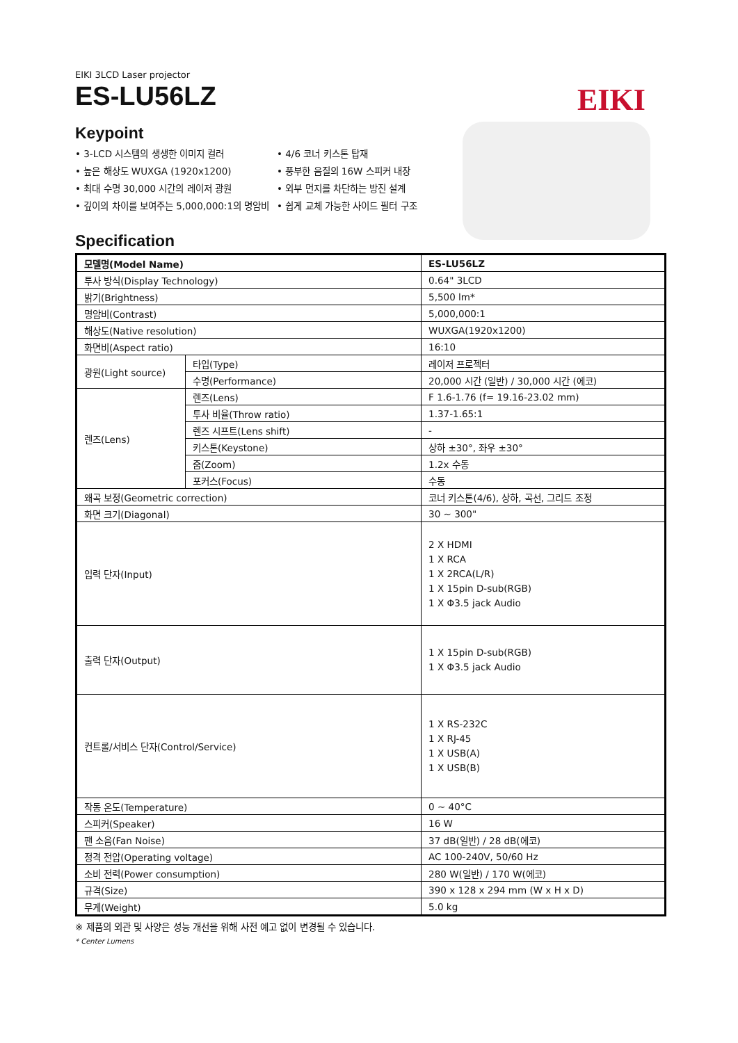EIKI 3LCD Laser projector
ES-LU56LZ
EIKI
Keypoint
• 3-LCD 시스템의 생생한 이미지 컬러
• 높은 해상도 WUXGA (1920x1200)
• 최대 수명 30,000 시간의 레이저 광원
• 깊이의 차이를 보여주는 5,000,000:1의 명암비
• 4/6 코너 키스톤 탑재
• 풍부한 음질의 16W 스피커 내장
• 외부 먼지를 차단하는 방진 설계
• 쉽게 교체 가능한 사이드 필터 구조
Specification
| 모델명(Model Name) | | ES-LU56LZ |
| 투사 방식(Display Technology) | | 0.64" 3LCD |
| 밝기(Brightness) | | 5,500 lm* |
| 명암비(Contrast) | | 5,000,000:1 |
| 해상도(Native resolution) | | WUXGA(1920x1200) |
| 화면비(Aspect ratio) | | 16:10 |
| 광원(Light source) | 타입(Type) | 레이저 프로젝터 |
| | 수명(Performance) | 20,000 시간 (일반) / 30,000 시간 (에코) |
| 렌즈(Lens) | 렌즈(Lens) | F 1.6-1.76 (f= 19.16-23.02 mm) |
| | 투사 비율(Throw ratio) | 1.37-1.65:1 |
| | 렌즈 시프트(Lens shift) | - |
| | 키스톤(Keystone) | 상하 ±30°, 좌우 ±30° |
| | 줌(Zoom) | 1.2x 수동 |
| | 포커스(Focus) | 수동 |
| 왜곡 보정(Geometric correction) | | 코너 키스톤(4/6), 상하, 곡선, 그리드 조정 |
| 화면 크기(Diagonal) | | 30 ~ 300" |
| 입력 단자(Input) | | 2 X HDMI 1 X RCA 1 X 2RCA(L/R) 1 X 15pin D-sub(RGB) 1 X Φ3.5 jack Audio |
| 출력 단자(Output) | | 1 X 15pin D-sub(RGB) 1 X Φ3.5 jack Audio |
| 컨트롤/서비스 단자(Control/Service) | | 1 X RS-232C 1 X RJ-45 1 X USB(A) 1 X USB(B) |
| 작동 온도(Temperature) | | 0 ~ 40°C |
| 스피커(Speaker) | | 16 W |
| 팬 소음(Fan Noise) | | 37 dB(일반) / 28 dB(에코) |
| 정격 전압(Operating voltage) | | AC 100-240V, 50/60 Hz |
| 소비 전력(Power consumption) | | 280 W(일반) / 170 W(에코) |
| 규격(Size) | | 390 x 128 x 294 mm (W x H x D) |
| 무게(Weight) | | 5.0 kg |
※ 제품의 외관 및 사양은 성능 개선을 위해 사전 예고 없이 변경될 수 있습니다.
* Center Lumens